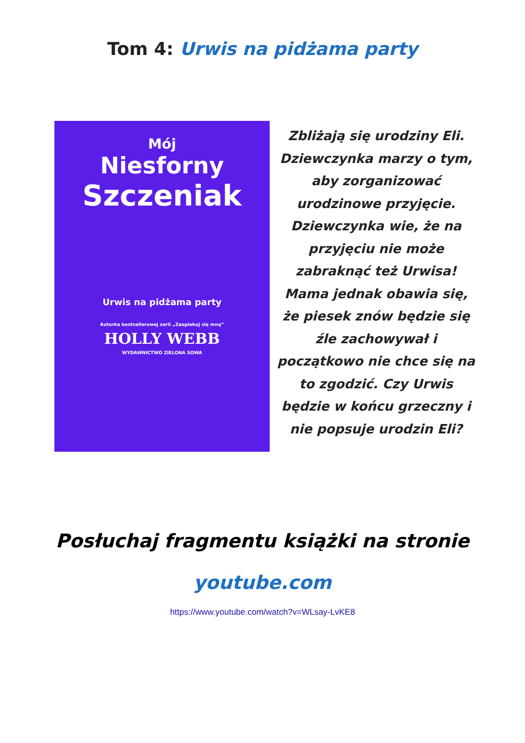Tom 4: Urwis na pidżama party
Mój
Niesforny
Szczeniak
Urwis na pidżama party
Autorka bestsellerowej serii „Zaopiekuj się mną”
HOLLY WEBB
WYDAWNICTWO ZIELONA SOWA
Zbliżają się urodziny Eli. Dziewczynka marzy o tym, aby zorganizować urodzinowe przyjęcie. Dziewczynka wie, że na przyjęciu nie może zabraknąć też Urwisa! Mama jednak obawia się, że piesek znów będzie się źle zachowywał i początkowo nie chce się na to zgodzić. Czy Urwis będzie w końcu grzeczny i nie popsuje urodzin Eli?
Posłuchaj fragmentu książki na stronie
youtube.com
https://www.youtube.com/watch?v=WLsay-LvKE8